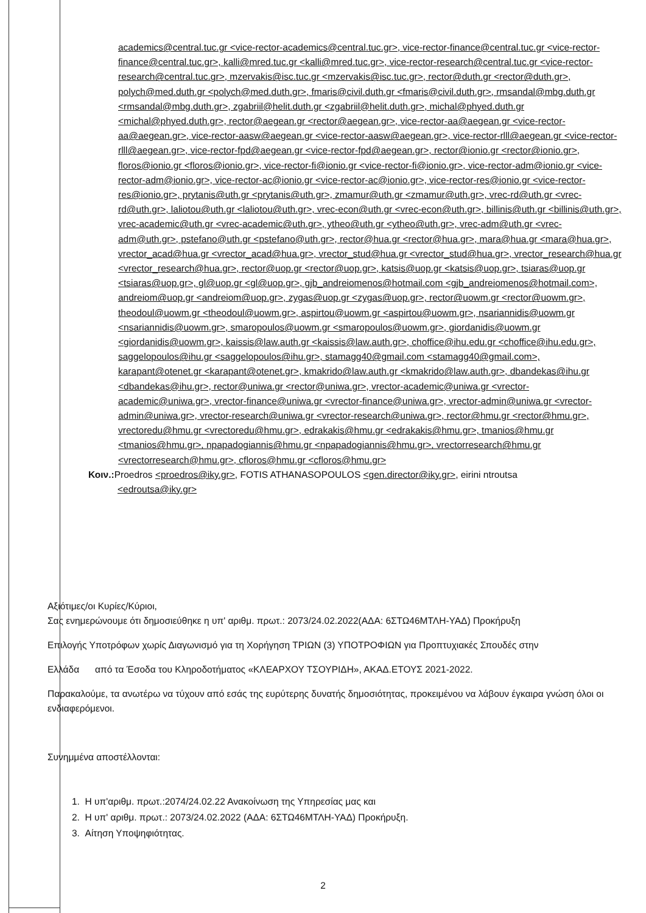academics@central.tuc.gr <vice-rector-academics@central.tuc.gr>, vice-rector-finance@central.tuc.gr <vice-rector-finance@central.tuc.gr>, kalli@mred.tuc.gr <kalli@mred.tuc.gr>, vice-rector-research@central.tuc.gr <vice-rector-research@central.tuc.gr>, mzervakis@isc.tuc.gr <mzervakis@isc.tuc.gr>, rector@duth.gr <rector@duth.gr>, polych@med.duth.gr <polych@med.duth.gr>, fmaris@civil.duth.gr <fmaris@civil.duth.gr>, rmsandal@mbg.duth.gr <rmsandal@mbg.duth.gr>, zgabriil@helit.duth.gr <zgabriil@helit.duth.gr>, michal@phyed.duth.gr <michal@phyed.duth.gr>, rector@aegean.gr <rector@aegean.gr>, vice-rector-aa@aegean.gr <vice-rector-aa@aegean.gr>, vice-rector-aasw@aegean.gr <vice-rector-aasw@aegean.gr>, vice-rector-rlll@aegean.gr <vice-rector-rlll@aegean.gr>, vice-rector-fpd@aegean.gr <vice-rector-fpd@aegean.gr>, rector@ionio.gr <rector@ionio.gr>, floros@ionio.gr <floros@ionio.gr>, vice-rector-fi@ionio.gr <vice-rector-fi@ionio.gr>, vice-rector-adm@ionio.gr <vice-rector-adm@ionio.gr>, vice-rector-ac@ionio.gr <vice-rector-ac@ionio.gr>, vice-rector-res@ionio.gr <vice-rector-res@ionio.gr>, prytanis@uth.gr <prytanis@uth.gr>, zmamur@uth.gr <zmamur@uth.gr>, vrec-rd@uth.gr <vrec-rd@uth.gr>, laliotou@uth.gr <laliotou@uth.gr>, vrec-econ@uth.gr <vrec-econ@uth.gr>, billinis@uth.gr <billinis@uth.gr>, vrec-academic@uth.gr <vrec-academic@uth.gr>, ytheo@uth.gr <ytheo@uth.gr>, vrec-adm@uth.gr <vrec-adm@uth.gr>, pstefano@uth.gr <pstefano@uth.gr>, rector@hua.gr <rector@hua.gr>, mara@hua.gr <mara@hua.gr>, vrector_acad@hua.gr <vrector_acad@hua.gr>, vrector_stud@hua.gr <vrector_stud@hua.gr>, vrector_research@hua.gr <vrector_research@hua.gr>, rector@uop.gr <rector@uop.gr>, katsis@uop.gr <katsis@uop.gr>, tsiaras@uop.gr <tsiaras@uop.gr>, gl@uop.gr <gl@uop.gr>, gjb_andreiomenos@hotmail.com <gjb_andreiomenos@hotmail.com>, andreiom@uop.gr <andreiom@uop.gr>, zygas@uop.gr <zygas@uop.gr>, rector@uowm.gr <rector@uowm.gr>, theodoul@uowm.gr <theodoul@uowm.gr>, aspirtou@uowm.gr <aspirtou@uowm.gr>, nsariannidis@uowm.gr <nsariannidis@uowm.gr>, smaropoulos@uowm.gr <smaropoulos@uowm.gr>, giordanidis@uowm.gr <giordanidis@uowm.gr>, kaissis@law.auth.gr <kaissis@law.auth.gr>, choffice@ihu.edu.gr <choffice@ihu.edu.gr>, saggelopoulos@ihu.gr <saggelopoulos@ihu.gr>, stamagg40@gmail.com <stamagg40@gmail.com>, karapant@otenet.gr <karapant@otenet.gr>, kmakrido@law.auth.gr <kmakrido@law.auth.gr>, dbandekas@ihu.gr <dbandekas@ihu.gr>, rector@uniwa.gr <rector@uniwa.gr>, vrector-academic@uniwa.gr <vrector-academic@uniwa.gr>, vrector-finance@uniwa.gr <vrector-finance@uniwa.gr>, vrector-admin@uniwa.gr <vrector-admin@uniwa.gr>, vrector-research@uniwa.gr <vrector-research@uniwa.gr>, rector@hmu.gr <rector@hmu.gr>, vrectoredu@hmu.gr <vrectoredu@hmu.gr>, edrakakis@hmu.gr <edrakakis@hmu.gr>, tmanios@hmu.gr <tmanios@hmu.gr>, npapadogiannis@hmu.gr <npapadogiannis@hmu.gr>, vrectorresearch@hmu.gr <vrectorresearch@hmu.gr>, cfloros@hmu.gr <cfloros@hmu.gr>
Κοιν.: Proedros <proedros@iky.gr>, FOTIS ATHANASOPOULOS <gen.director@iky.gr>, eirini ntroutsa
<edroutsa@iky.gr>
Αξιότιμες/οι Κυρίες/Κύριοι,
Σας ενημερώνουμε ότι δημοσιεύθηκε η υπ' αριθμ. πρωτ.: 2073/24.02.2022(ΑΔΑ: 6ΣΤΩ46ΜΤΛΗ-ΥΑΔ) Προκήρυξη
Επιλογής Υποτρόφων χωρίς Διαγωνισμό για τη Χορήγηση ΤΡΙΩΝ (3) ΥΠΟΤΡΟΦΙΩΝ για Προπτυχιακές Σπουδές στην
Ελλάδα από τα Έσοδα του Κληροδοτήματος «ΚΛΕΑΡΧΟΥ ΤΣΟΥΡΙΔΗ», ΑΚΑΔ.ΕΤΟΥΣ 2021-2022.
Παρακαλούμε, τα ανωτέρω να τύχουν από εσάς της ευρύτερης δυνατής δημοσιότητας, προκειμένου να λάβουν έγκαιρα γνώση όλοι οι ενδιαφερόμενοι.
Συνημμένα αποστέλλονται:
1. Η υπ'αριθμ. πρωτ.:2074/24.02.22 Ανακοίνωση της Υπηρεσίας μας και
2. Η υπ' αριθμ. πρωτ.: 2073/24.02.2022 (ΑΔΑ: 6ΣΤΩ46ΜΤΛΗ-ΥΑΔ) Προκήρυξη.
3. Αίτηση Υποψηφιότητας.
2